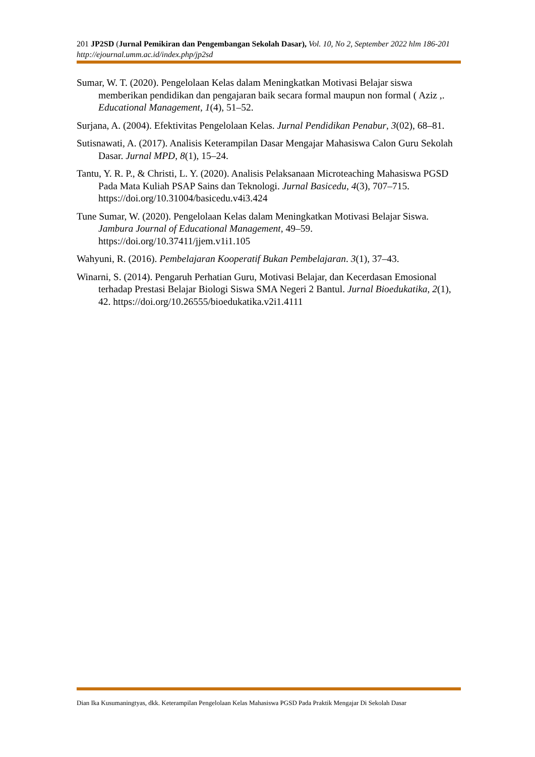201 JP2SD (Jurnal Pemikiran dan Pengembangan Sekolah Dasar), Vol. 10, No 2, September 2022 hlm 186-201
http://ejournal.umm.ac.id/index.php/jp2sd
Sumar, W. T. (2020). Pengelolaan Kelas dalam Meningkatkan Motivasi Belajar siswa memberikan pendidikan dan pengajaran baik secara formal maupun non formal ( Aziz ,. Educational Management, 1(4), 51–52.
Surjana, A. (2004). Efektivitas Pengelolaan Kelas. Jurnal Pendidikan Penabur, 3(02), 68–81.
Sutisnawati, A. (2017). Analisis Keterampilan Dasar Mengajar Mahasiswa Calon Guru Sekolah Dasar. Jurnal MPD, 8(1), 15–24.
Tantu, Y. R. P., & Christi, L. Y. (2020). Analisis Pelaksanaan Microteaching Mahasiswa PGSD Pada Mata Kuliah PSAP Sains dan Teknologi. Jurnal Basicedu, 4(3), 707–715. https://doi.org/10.31004/basicedu.v4i3.424
Tune Sumar, W. (2020). Pengelolaan Kelas dalam Meningkatkan Motivasi Belajar Siswa. Jambura Journal of Educational Management, 49–59. https://doi.org/10.37411/jjem.v1i1.105
Wahyuni, R. (2016). Pembelajaran Kooperatif Bukan Pembelajaran. 3(1), 37–43.
Winarni, S. (2014). Pengaruh Perhatian Guru, Motivasi Belajar, dan Kecerdasan Emosional terhadap Prestasi Belajar Biologi Siswa SMA Negeri 2 Bantul. Jurnal Bioedukatika, 2(1), 42. https://doi.org/10.26555/bioedukatika.v2i1.4111
Dian Ika Kusumaningtyas, dkk. Keterampilan Pengelolaan Kelas Mahasiswa PGSD Pada Praktik Mengajar Di Sekolah Dasar